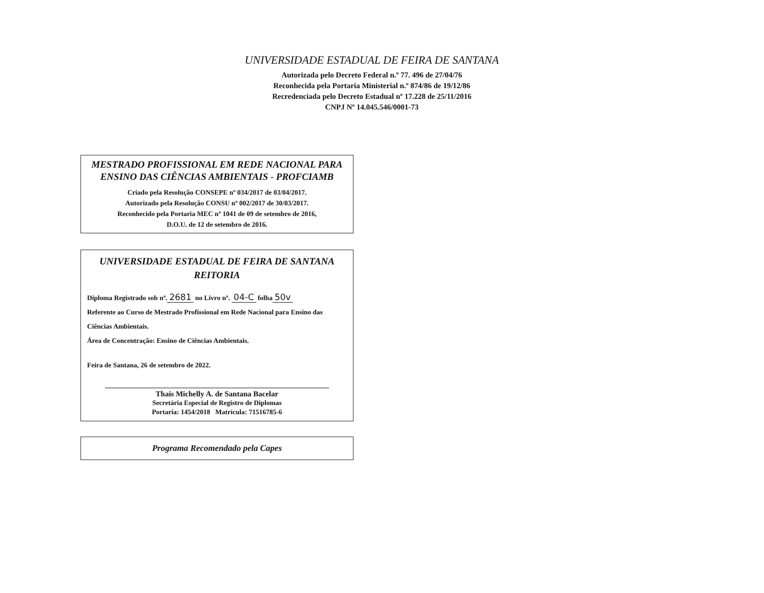UNIVERSIDADE ESTADUAL DE FEIRA DE SANTANA
Autorizada pelo Decreto Federal n.º 77. 496 de 27/04/76
Reconhecida pela Portaria Ministerial n.º 874/86 de 19/12/86
Recredenciada pelo Decreto Estadual nº 17.228 de 25/11/2016
CNPJ Nº 14.045.546/0001-73
MESTRADO PROFISSIONAL EM REDE NACIONAL PARA ENSINO DAS CIÊNCIAS AMBIENTAIS - PROFCIAMB
Criado pela Resolução CONSEPE nº 034/2017 de 03/04/2017.
Autorizado pela Resolução CONSU nº 002/2017 de 30/03/2017.
Reconhecido pela Portaria MEC nº 1041 de 09 de setembro de 2016,
D.O.U. de 12 de setembro de 2016.
UNIVERSIDADE ESTADUAL DE FEIRA DE SANTANA
REITORIA
Diploma Registrado sob nº. 2681 no Livro nº. 04-C folha 50v
Referente ao Curso de Mestrado Profissional em Rede Nacional para Ensino das Ciências Ambientais.
Área de Concentração: Ensino de Ciências Ambientais.
Feira de Santana, 26 de setembro de 2022.
Thais Michelly A. de Santana Bacelar
Secretária Especial de Registro de Diplomas
Portaria: 1454/2018 Matrícula: 71516785-6
Programa Recomendado pela Capes